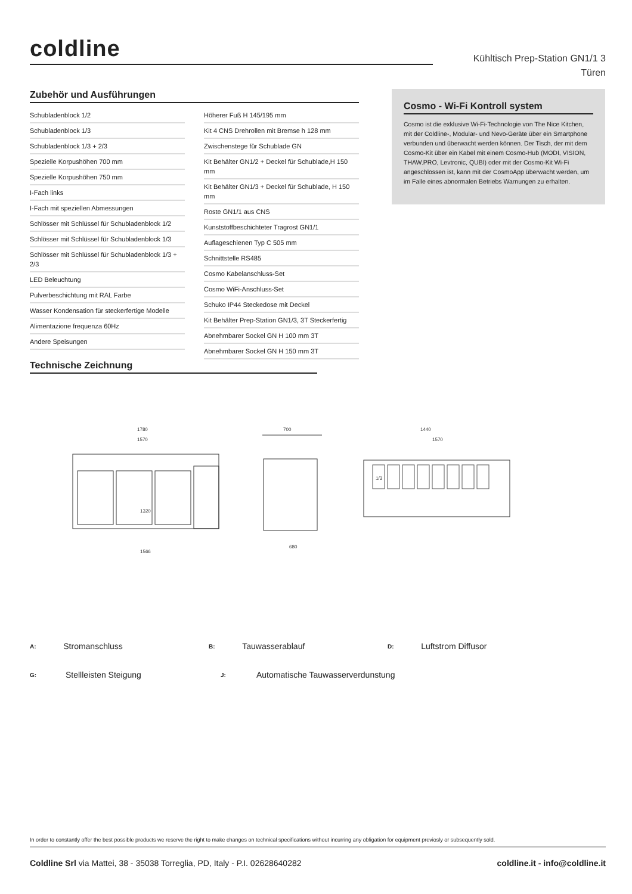coldline
Kühltisch Prep-Station GN1/1 3 Türen
Zubehör und Ausführungen
Schubladenblock 1/2
Schubladenblock 1/3
Schubladenblock 1/3 + 2/3
Spezielle Korpushöhen 700 mm
Spezielle Korpushöhen 750 mm
I-Fach links
I-Fach mit speziellen Abmessungen
Schlösser mit Schlüssel für Schubladenblock 1/2
Schlösser mit Schlüssel für Schubladenblock 1/3
Schlösser mit Schlüssel für Schubladenblock 1/3 + 2/3
LED Beleuchtung
Pulverbeschichtung mit RAL Farbe
Wasser Kondensation für steckerfertige Modelle
Alimentazione frequenza 60Hz
Andere Speisungen
Höherer Fuß H 145/195 mm
Kit 4 CNS Drehrollen mit Bremse h 128 mm
Zwischenstege für Schublade GN
Kit Behälter GN1/2 + Deckel für Schublade,H 150 mm
Kit Behälter GN1/3 + Deckel für Schublade, H 150 mm
Roste GN1/1 aus CNS
Kunststoffbeschichteter Tragrost GN1/1
Auflageschienen Typ C 505 mm
Schnittstelle RS485
Cosmo Kabelanschluss-Set
Cosmo WiFi-Anschluss-Set
Schuko IP44 Steckedose mit Deckel
Kit Behälter Prep-Station GN1/3, 3T Steckerfertig
Abnehmbarer Sockel GN H 100 mm 3T
Abnehmbarer Sockel GN H 150 mm 3T
Cosmo - Wi-Fi Kontroll system
Cosmo ist die exklusive Wi-Fi-Technologie von The Nice Kitchen, mit der Coldline-, Modular- und Nevo-Geräte über ein Smartphone verbunden und überwacht werden können. Der Tisch, der mit dem Cosmo-Kit über ein Kabel mit einem Cosmo-Hub (MODI, VISION, THAW.PRO, Levtronic, QUBI) oder mit der Cosmo-Kit Wi-Fi angeschlossen ist, kann mit der CosmoApp überwacht werden, um im Falle eines abnormalen Betriebs Warnungen zu erhalten.
Technische Zeichnung
1780
1570
1566
700
680
1440
1570
1320
1/3
A: Stromanschluss B: Tauwasserablauf D: Luftstrom Diffusor
G: Stellleisten Steigung J: Automatische Tauwasserverdunstung
In order to constantly offer the best possible products we reserve the right to make changes on technical specifications without incurring any obligation for equipment previosly or subsequently sold.
Coldline Srl via Mattei, 38 - 35038 Torreglia, PD, Italy - P.I. 02628640282
coldline.it - info@coldline.it